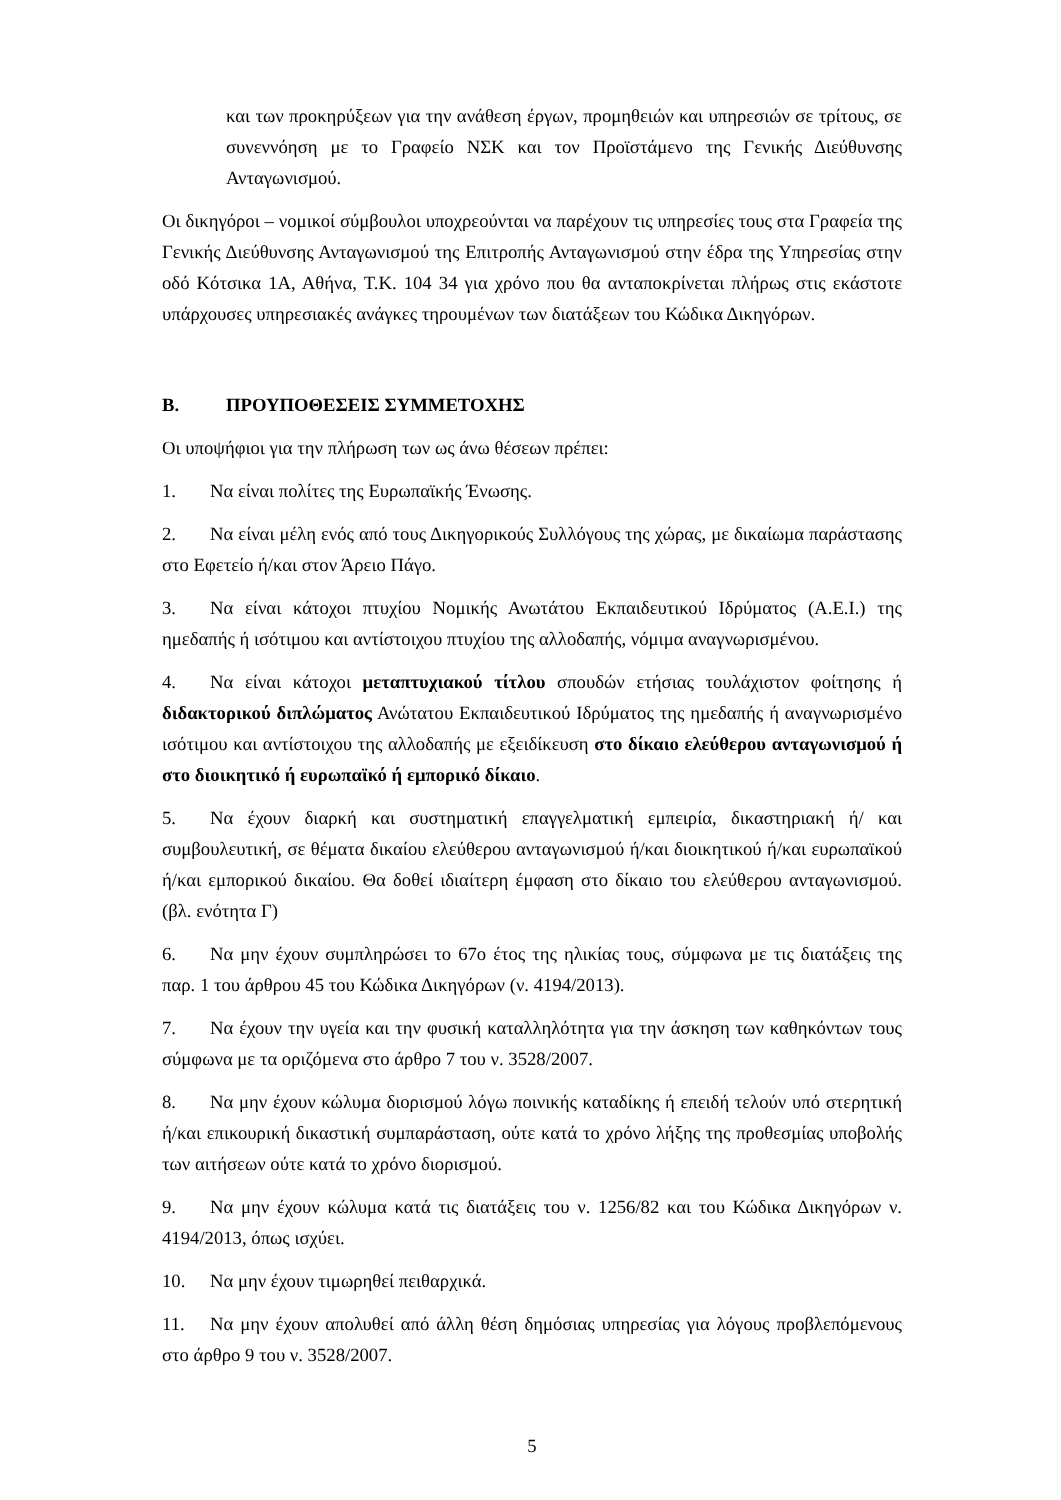και των προκηρύξεων για την ανάθεση έργων, προμηθειών και υπηρεσιών σε τρίτους, σε συνεννόηση με το Γραφείο ΝΣΚ και τον Προϊστάμενο της Γενικής Διεύθυνσης Ανταγωνισμού.
Οι δικηγόροι – νομικοί σύμβουλοι υποχρεούνται να παρέχουν τις υπηρεσίες τους στα Γραφεία της Γενικής Διεύθυνσης Ανταγωνισμού της Επιτροπής Ανταγωνισμού στην έδρα της Υπηρεσίας στην οδό Κότσικα 1Α, Αθήνα, Τ.Κ. 104 34 για χρόνο που θα ανταποκρίνεται πλήρως στις εκάστοτε υπάρχουσες υπηρεσιακές ανάγκες τηρουμένων των διατάξεων του Κώδικα Δικηγόρων.
Β. ΠΡΟΥΠΟΘΕΣΕΙΣ ΣΥΜΜΕΤΟΧΗΣ
Οι υποψήφιοι για την πλήρωση των ως άνω θέσεων πρέπει:
1. Να είναι πολίτες της Ευρωπαϊκής Ένωσης.
2. Να είναι μέλη ενός από τους Δικηγορικούς Συλλόγους της χώρας, με δικαίωμα παράστασης στο Εφετείο ή/και στον Άρειο Πάγο.
3. Να είναι κάτοχοι πτυχίου Νομικής Ανωτάτου Εκπαιδευτικού Ιδρύματος (Α.Ε.Ι.) της ημεδαπής ή ισότιμου και αντίστοιχου πτυχίου της αλλοδαπής, νόμιμα αναγνωρισμένου.
4. Να είναι κάτοχοι μεταπτυχιακού τίτλου σπουδών ετήσιας τουλάχιστον φοίτησης ή διδακτορικού διπλώματος Ανώτατου Εκπαιδευτικού Ιδρύματος της ημεδαπής ή αναγνωρισμένο ισότιμου και αντίστοιχου της αλλοδαπής με εξειδίκευση στο δίκαιο ελεύθερου ανταγωνισμού ή στο διοικητικό ή ευρωπαϊκό ή εμπορικό δίκαιο.
5. Να έχουν διαρκή και συστηματική επαγγελματική εμπειρία, δικαστηριακή ή/ και συμβουλευτική, σε θέματα δικαίου ελεύθερου ανταγωνισμού ή/και διοικητικού ή/και ευρωπαϊκού ή/και εμπορικού δικαίου. Θα δοθεί ιδιαίτερη έμφαση στο δίκαιο του ελεύθερου ανταγωνισμού.(βλ. ενότητα Γ)
6. Να μην έχουν συμπληρώσει το 67ο έτος της ηλικίας τους, σύμφωνα με τις διατάξεις της παρ. 1 του άρθρου 45 του Κώδικα Δικηγόρων (ν. 4194/2013).
7. Να έχουν την υγεία και την φυσική καταλληλότητα για την άσκηση των καθηκόντων τους σύμφωνα με τα οριζόμενα στο άρθρο 7 του ν. 3528/2007.
8. Να μην έχουν κώλυμα διορισμού λόγω ποινικής καταδίκης ή επειδή τελούν υπό στερητική ή/και επικουρική δικαστική συμπαράσταση, ούτε κατά το χρόνο λήξης της προθεσμίας υποβολής των αιτήσεων ούτε κατά το χρόνο διορισμού.
9. Να μην έχουν κώλυμα κατά τις διατάξεις του ν. 1256/82 και του Κώδικα Δικηγόρων ν. 4194/2013, όπως ισχύει.
10. Να μην έχουν τιμωρηθεί πειθαρχικά.
11. Να μην έχουν απολυθεί από άλλη θέση δημόσιας υπηρεσίας για λόγους προβλεπόμενους στο άρθρο 9 του ν. 3528/2007.
5